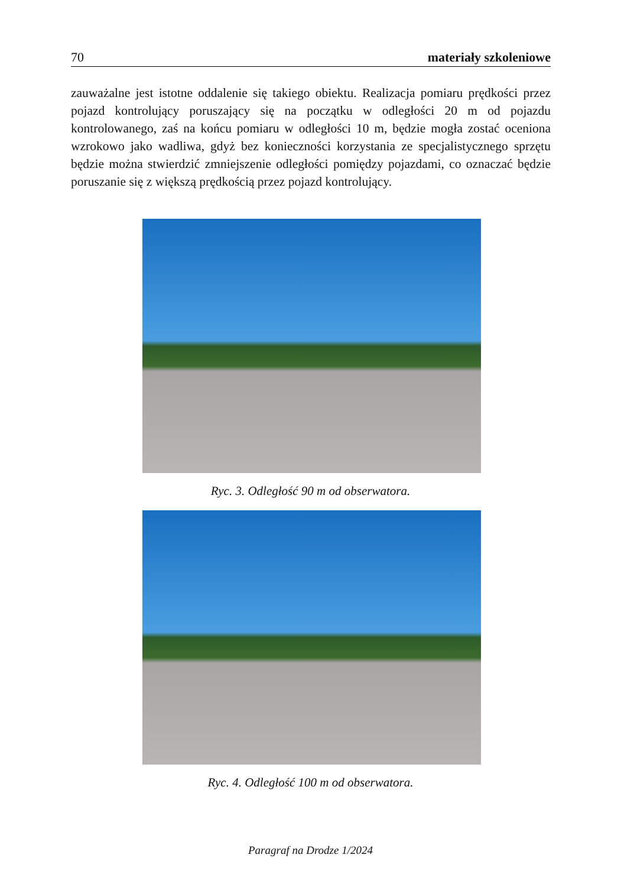70 materiały szkoleniowe
zauważalne jest istotne oddalenie się takiego obiektu. Realizacja pomiaru prędkości przez pojazd kontrolujący poruszający się na początku w odległości 20 m od pojazdu kontrolowanego, zaś na końcu pomiaru w odległości 10 m, będzie mogła zostać oceniona wzrokowo jako wadliwa, gdyż bez konieczności korzystania ze specjalistycznego sprzętu będzie można stwierdzić zmniejszenie odległości pomiędzy pojazdami, co oznaczać będzie poruszanie się z większą prędkością przez pojazd kontrolujący.
Ryc. 3. Odległość 90 m od obserwatora.
Ryc. 4. Odległość 100 m od obserwatora.
Paragraf na Drodze 1/2024